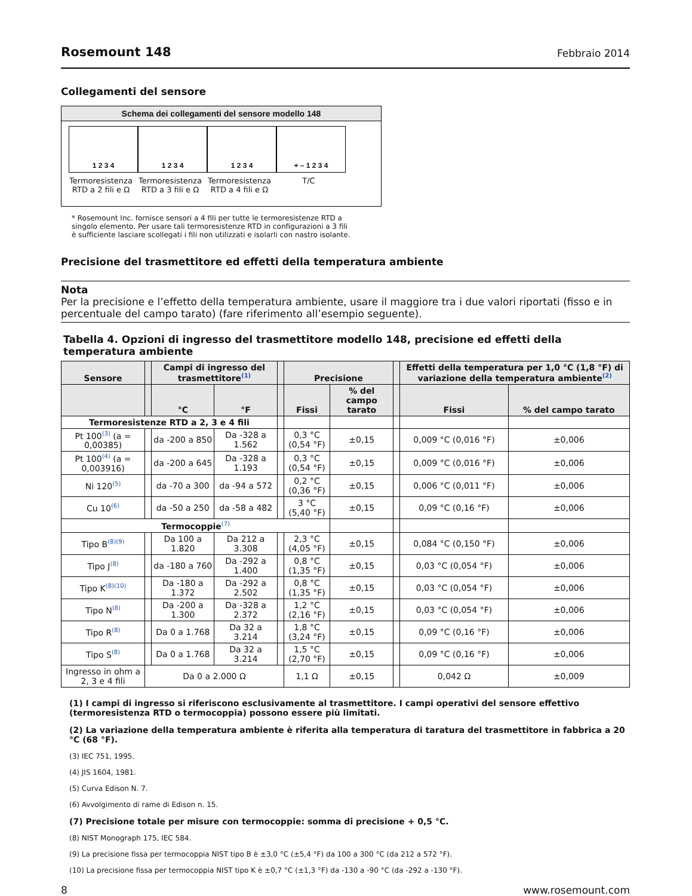Rosemount 148 Febbraio 2014
Collegamenti del sensore
Schema dei collegamenti del sensore modello 148
1 2 3 4
Termoresistenza RTD a 2 fili e Ω
1 2 3 4
Termoresistenza RTD a 3 fili e Ω
1 2 3 4
Termoresistenza RTD a 4 fili e Ω
+ – 1 2 3 4
T/C
* Rosemount Inc. fornisce sensori a 4 fili per tutte le termoresistenze RTD a singolo elemento. Per usare tali termoresistenze RTD in configurazioni a 3 fili è sufficiente lasciare scollegati i fili non utilizzati e isolarli con nastro isolante.
Precisione del trasmettitore ed effetti della temperatura ambiente
Nota
Per la precisione e l’effetto della temperatura ambiente, usare il maggiore tra i due valori riportati (fisso e in percentuale del campo tarato) (fare riferimento all’esempio seguente).
Tabella 4. Opzioni di ingresso del trasmettitore modello 148, precisione ed effetti della temperatura ambiente
| Sensore | | Campi di ingresso del trasmettitore<sup>(1)</sup> | | | Precisione | | | Effetti della temperatura per 1,0 °C (1,8 °F) di variazione della temperatura ambiente<sup>(2)</sup> | |
| --- | --- | --- | --- | --- | --- | --- | --- | --- | --- |
| | | °C | °F | | Fissi | % del campo tarato | | Fissi | % del campo tarato |
| Termoresistenze RTD a 2, 3 e 4 fili | | | | | | | | | |
| Pt 100<sup>(3)</sup> (a = 0,00385) | | da -200 a 850 | Da -328 a 1.562 | | 0,3 °C (0,54 °F) | ±0,15 | | 0,009 °C (0,016 °F) | ±0,006 |
| Pt 100<sup>(4)</sup> (a = 0,003916) | | da -200 a 645 | Da -328 a 1.193 | | 0,3 °C (0,54 °F) | ±0,15 | | 0,009 °C (0,016 °F) | ±0,006 |
| Ni 120<sup>(5)</sup> | | da -70 a 300 | da -94 a 572 | | 0,2 °C (0,36 °F) | ±0,15 | | 0,006 °C (0,011 °F) | ±0,006 |
| Cu 10<sup>(6)</sup> | | da -50 a 250 | da -58 a 482 | | 3 °C (5,40 °F) | ±0,15 | | 0,09 °C (0,16 °F) | ±0,006 |
| Termocoppie<sup>(7)</sup> | | | | | | | | | |
| Tipo B<sup>(8)(9)</sup> | | Da 100 a 1.820 | Da 212 a 3.308 | | 2,3 °C (4,05 °F) | ±0,15 | | 0,084 °C (0,150 °F) | ±0,006 |
| Tipo J<sup>(8)</sup> | | da -180 a 760 | Da -292 a 1.400 | | 0,8 °C (1,35 °F) | ±0,15 | | 0,03 °C (0,054 °F) | ±0,006 |
| Tipo K<sup>(8)(10)</sup> | | Da -180 a 1.372 | Da -292 a 2.502 | | 0,8 °C (1,35 °F) | ±0,15 | | 0,03 °C (0,054 °F) | ±0,006 |
| Tipo N<sup>(8)</sup> | | Da -200 a 1.300 | Da -328 a 2.372 | | 1,2 °C (2,16 °F) | ±0,15 | | 0,03 °C (0,054 °F) | ±0,006 |
| Tipo R<sup>(8)</sup> | | Da 0 a 1.768 | Da 32 a 3.214 | | 1,8 °C (3,24 °F) | ±0,15 | | 0,09 °C (0,16 °F) | ±0,006 |
| Tipo S<sup>(8)</sup> | | Da 0 a 1.768 | Da 32 a 3.214 | | 1,5 °C (2,70 °F) | ±0,15 | | 0,09 °C (0,16 °F) | ±0,006 |
| Ingresso in ohm a 2, 3 e 4 fili | Da 0 a 2.000 Ω | | | | 1,1 Ω | ±0,15 | | 0,042 Ω | ±0,009 |
(1) I campi di ingresso si riferiscono esclusivamente al trasmettitore. I campi operativi del sensore effettivo (termoresistenza RTD o termocoppia) possono essere più limitati.
(2) La variazione della temperatura ambiente è riferita alla temperatura di taratura del trasmettitore in fabbrica a 20 °C (68 °F).
(3) IEC 751, 1995.
(4) JIS 1604, 1981.
(5) Curva Edison N. 7.
(6) Avvolgimento di rame di Edison n. 15.
(7) Precisione totale per misure con termocoppie: somma di precisione + 0,5 °C.
(8) NIST Monograph 175, IEC 584.
(9) La precisione fissa per termocoppia NIST tipo B è ±3,0 °C (±5,4 °F) da 100 a 300 °C (da 212 a 572 °F).
(10) La precisione fissa per termocoppia NIST tipo K è ±0,7 °C (±1,3 °F) da -130 a -90 °C (da -292 a -130 °F).
8 www.rosemount.com